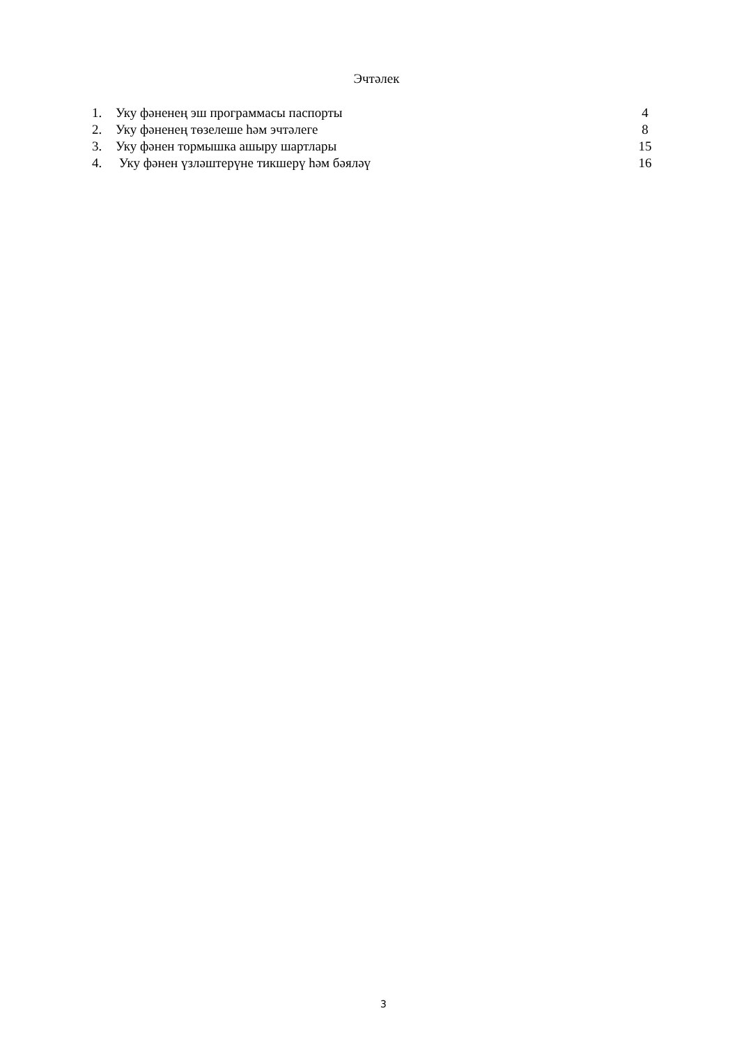Эчтәлек
1. Уку фәненең эш программасы паспорты 4
2. Уку фәненең төзелеше һәм эчтәлеге 8
3. Уку фәнен тормышка ашыру шартлары 15
4. Уку фәнен үзләштерүне тикшерү һәм бәяләү 16
3